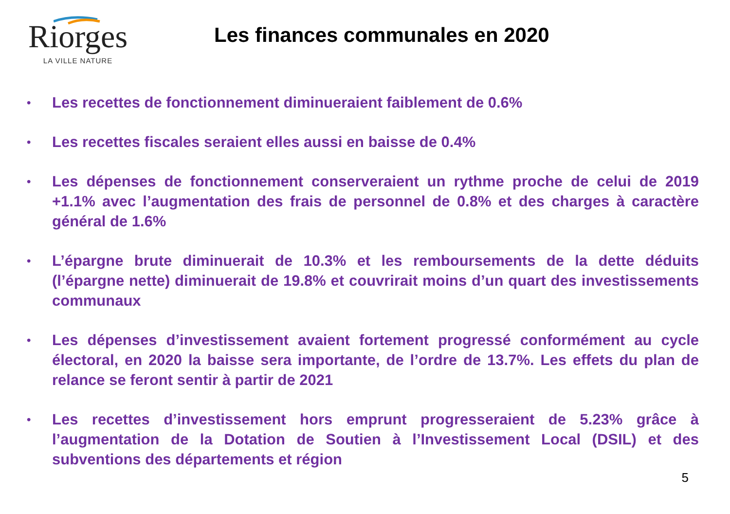Riorges
LA VILLE NATURE
Les finances communales en 2020
• Les recettes de fonctionnement diminueraient faiblement de 0.6%
• Les recettes fiscales seraient elles aussi en baisse de 0.4%
• Les dépenses de fonctionnement conserveraient un rythme proche de celui de 2019 +1.1% avec l’augmentation des frais de personnel de 0.8% et des charges à caractère général de 1.6%
• L’épargne brute diminuerait de 10.3% et les remboursements de la dette déduits (l’épargne nette) diminuerait de 19.8% et couvrirait moins d’un quart des investissements communaux
• Les dépenses d’investissement avaient fortement progressé conformément au cycle électoral, en 2020 la baisse sera importante, de l’ordre de 13.7%. Les effets du plan de relance se feront sentir à partir de 2021
• Les recettes d’investissement hors emprunt progresseraient de 5.23% grâce à l’augmentation de la Dotation de Soutien à l’Investissement Local (DSIL) et des subventions des départements et région
5